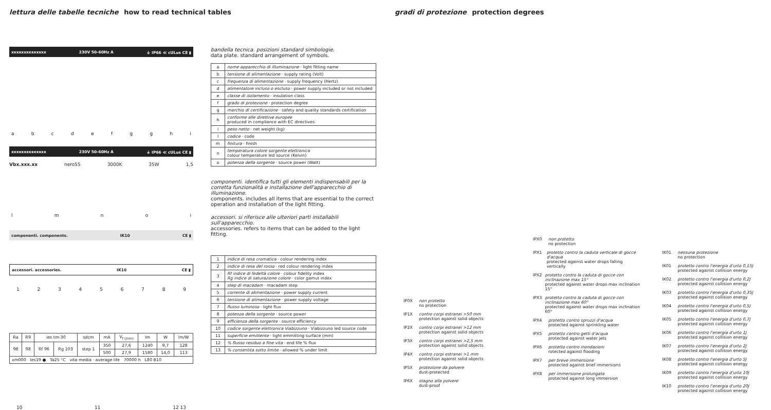lettura delle tabelle tecniche how to read technical tables
xxxxxxxxxxxxxx 230V 50-60Hz A ⏚ IP66 ≪ cULus CE ▮
abcdefgghi
xxxxxxxxxxxxxx 230V 50-60Hz A ⏚ IP66 ≪ cULus CE ▮
Vbx.xxx.xx nero55 3000K 35W 1,5
lmnoi
componenti. components. IK10 CE ▮
accessori. accessories. IK10 CE ▮
123456789
| Ra | R9 | ies tm-30 | | sdcm | mA | V<sub>f (min)</sub> | lm | W | lm/W |
| --- | --- | --- | --- | --- | --- | --- | --- | --- | --- |
| 98 | 98 | Rf 96 | Rg 103 | step 1 | 350 | 27,6 | 1240 | 9,7 | 128 |
| | | | | | 500 | 27,9 | 1580 | 14,0 | 113 |
| xm000 les19 ● Ta25 °C vita media · average life 70000 h L80 B10 | | | | | | | | | |
10 11 12 13
bandella tecnica. posizioni standard simbologie.
data plate. standard arrangement of symbols.
| a | nome apparecchio di illuminazione · light fitting name |
| b | tensione di alimentazione · supply rating (Volt) |
| c | frequenza di alimentazione · supply frequency (Hertz) |
| d | alimentatore incluso o escluso · power supply included or not included |
| e | classe di isolamento · insulation class |
| f | grado di protezione · protection degree |
| g | marchio di certificazione · safety and quality standards certification |
| h | conforme alle direttive europee produced in compliance with EC directives |
| i | peso netto · net weight (kg) |
| l | codice · code |
| m | finitura · finish |
| n | temperatura colore sorgente elettronica colour temperature led source (Kelvin) |
| o | potenza della sorgente · source power (Watt) |
componenti. identifica tutti gli elementi indispensabili per la corretta funzionalità e installazione dell'apparecchio di illuminazione.
components. includes all items that are essential to the correct operation and installation of the light fitting.
accessori. si riferisce alle ulteriori parti installabili sull'apparecchio.
accessories. refers to items that can be added to the light fitting.
| 1 | indice di resa cromatica · colour rendering index |
| 2 | indice di resa del rosso · red colour rendering index |
| 3 | Rf indice di fedeltà colore · colour fidelity index Rg indice di saturazione colore · color gamut index |
| 4 | step di macadam · macadam step |
| 5 | corrente di alimentazione · power supply current |
| 6 | tensione di alimentazione · power supply voltage |
| 7 | flusso luminoso · light flux |
| 8 | potenza della sorgente · source power |
| 9 | efficienza della sorgente · source efficiency |
| 10 | codice sorgente elettronica Viabizzuno · Viabizzuno led source code |
| 11 | superficie emittente · light emmitting surface (mm) |
| 12 | % flusso residuo a fine vita · end life % flux |
| 13 | % consentita sotto limite · allowed % under limit |
gradi di protezione protection degrees
IP0X non protetto
no protection
IP1X contro corpi estranei >50 mm
protection against solid objects
IP2X contro corpi estranei >12 mm
protection against solid objects
IP3X contro corpi estranei >2,5 mm
protection against solid objects
IP4X contro corpi estranei >1 mm
protection against solid objects
IP5X protezione da polvere
dust-protected
IP6X stagno alla polvere
dust-proof
IPX0 non protetto
no protection
IPX1 protetto contro la caduta verticale di gocce d'acqua
protected against water drops falling vertically
IPX2 protetto contro la caduta di gocce con inclinazione max 15°
protected against water drops max inclination 15°
IPX3 protetto contro la caduta di gocce con inclinazione max 60°
protected against water drops max inclination 60°
IPX4 protetto contro spruzzi d'acqua
protected against sprinkling water
IPX5 protetto contro getti d'acqua
protected against water jets
IPX6 protetto contro inondazioni
rotected against flooding
IPX7 per breve immersione
protected against brief immersions
IPX8 per immersione prolungata
protected against long immersion
IK01 nessuna protezione
no protection
IK01 protetto contro l'energia d'urto 0,15J
protected against collision energy
IK02 protetto contro l'energia d'urto 0,2J
protected against collision energy
IK03 protetto contro l'energia d'urto 0,35J
protected against collision energy
IK04 protetto contro l'energia d'urto 0,5J
protected against collision energy
IK05 protetto contro l'energia d'urto 0,7J
protected against collision energy
IK06 protetto contro l'energia d'urto 1J
protected against collision energy
IK07 protetto contro l'energia d'urto 2J
protected against collision energy
IK08 protetto contro l'energia d'urto 5J
protected against collision energy
IK09 protetto contro l'energia d'urto 10J
protected against collision energy
IK10 protetto contro l'energia d'urto 20J
protected against collision energy